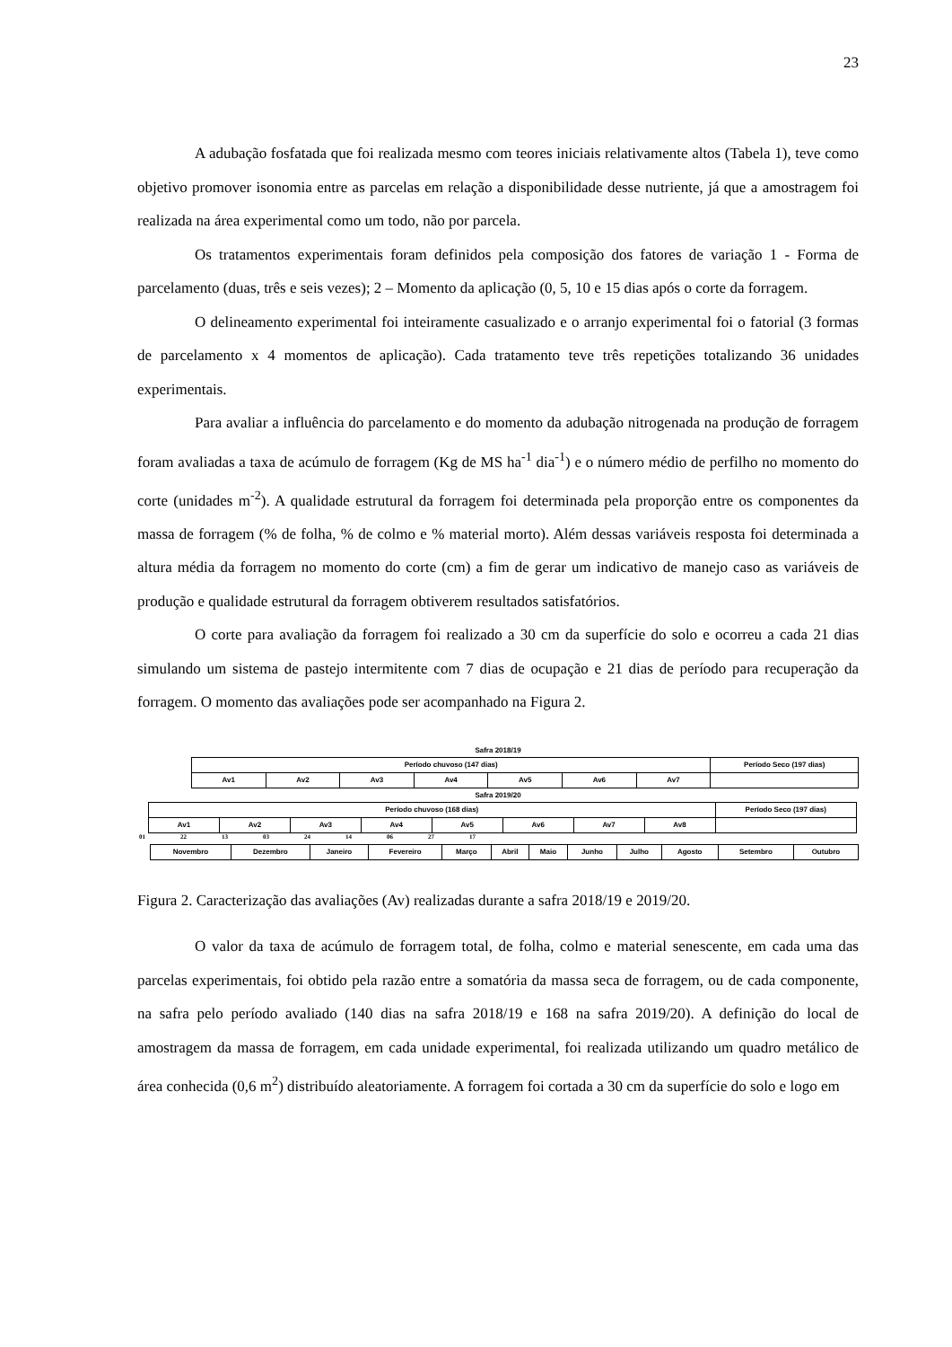23
A adubação fosfatada que foi realizada mesmo com teores iniciais relativamente altos (Tabela 1), teve como objetivo promover isonomia entre as parcelas em relação a disponibilidade desse nutriente, já que a amostragem foi realizada na área experimental como um todo, não por parcela.
Os tratamentos experimentais foram definidos pela composição dos fatores de variação 1 - Forma de parcelamento (duas, três e seis vezes); 2 – Momento da aplicação (0, 5, 10 e 15 dias após o corte da forragem.
O delineamento experimental foi inteiramente casualizado e o arranjo experimental foi o fatorial (3 formas de parcelamento x 4 momentos de aplicação). Cada tratamento teve três repetições totalizando 36 unidades experimentais.
Para avaliar a influência do parcelamento e do momento da adubação nitrogenada na produção de forragem foram avaliadas a taxa de acúmulo de forragem (Kg de MS ha<sup>-1</sup> dia<sup>-1</sup>) e o número médio de perfilho no momento do corte (unidades m<sup>-2</sup>). A qualidade estrutural da forragem foi determinada pela proporção entre os componentes da massa de forragem (% de folha, % de colmo e % material morto). Além dessas variáveis resposta foi determinada a altura média da forragem no momento do corte (cm) a fim de gerar um indicativo de manejo caso as variáveis de produção e qualidade estrutural da forragem obtiverem resultados satisfatórios.
O corte para avaliação da forragem foi realizado a 30 cm da superfície do solo e ocorreu a cada 21 dias simulando um sistema de pastejo intermitente com 7 dias de ocupação e 21 dias de período para recuperação da forragem. O momento das avaliações pode ser acompanhado na Figura 2.
Safra 2018/19
| Período chuvoso (147 dias) | | | | | | | Período Seco (197 dias) |
| Av1 | Av2 | Av3 | Av4 | Av5 | Av6 | Av7 | |
Safra 2019/20
| Período chuvoso (168 dias) | | | | | | | | Período Seco (197 dias) |
| Av1 | Av2 | Av3 | Av4 | Av5 | Av6 | Av7 | Av8 | |
01 22 13 03 24 14 06 27 17
| Novembro | Dezembro | Janeiro | Fevereiro | Março | Abril | Maio | Junho | Julho | Agosto | Setembro | Outubro |
Figura 2. Caracterização das avaliações (Av) realizadas durante a safra 2018/19 e 2019/20.
O valor da taxa de acúmulo de forragem total, de folha, colmo e material senescente, em cada uma das parcelas experimentais, foi obtido pela razão entre a somatória da massa seca de forragem, ou de cada componente, na safra pelo período avaliado (140 dias na safra 2018/19 e 168 na safra 2019/20). A definição do local de amostragem da massa de forragem, em cada unidade experimental, foi realizada utilizando um quadro metálico de área conhecida (0,6 m<sup>2</sup>) distribuído aleatoriamente. A forragem foi cortada a 30 cm da superfície do solo e logo em